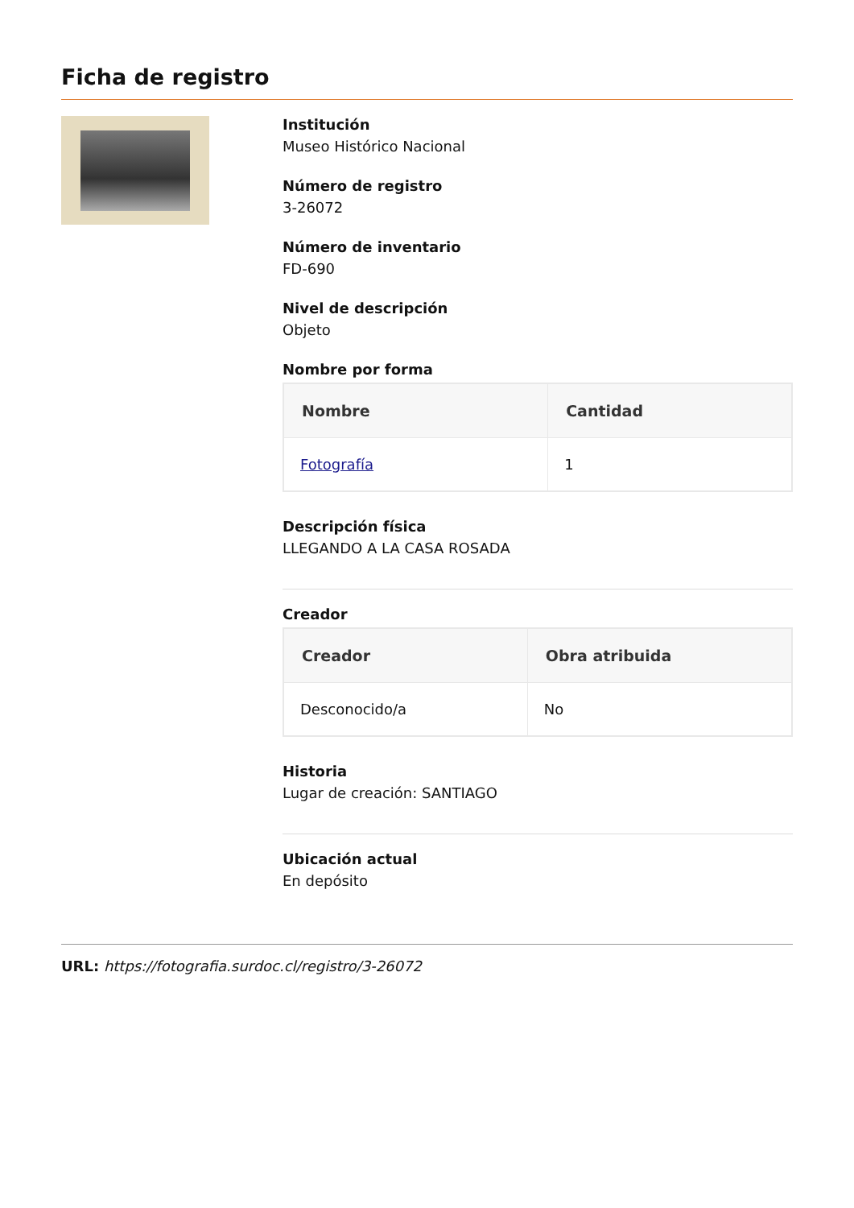Ficha de registro
Institución
Museo Histórico Nacional
Número de registro
3-26072
Número de inventario
FD-690
Nivel de descripción
Objeto
Nombre por forma
| Nombre | Cantidad |
| --- | --- |
| Fotografía | 1 |
Descripción física
LLEGANDO A LA CASA ROSADA
Creador
| Creador | Obra atribuida |
| --- | --- |
| Desconocido/a | No |
Historia
Lugar de creación: SANTIAGO
Ubicación actual
En depósito
URL: https://fotografia.surdoc.cl/registro/3-26072